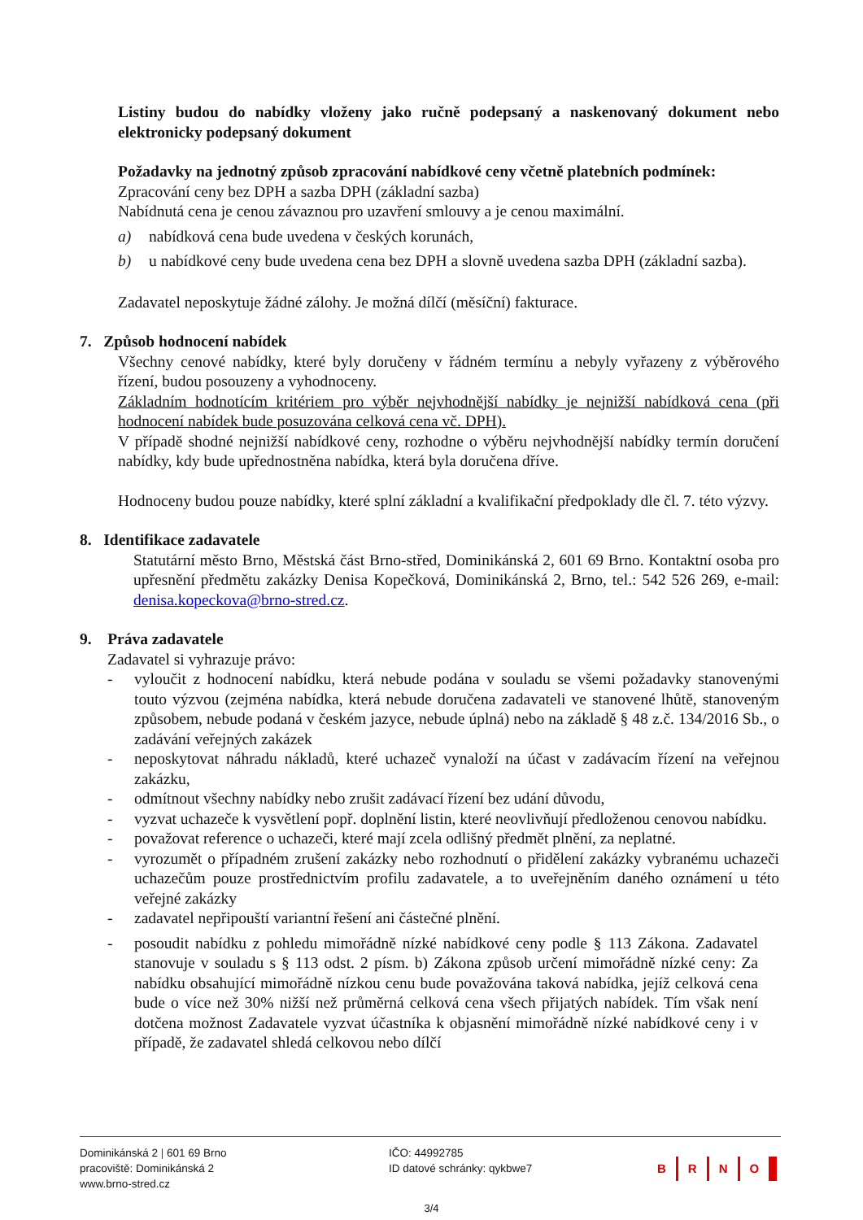Listiny budou do nabídky vloženy jako ručně podepsaný a naskenovaný dokument nebo elektronicky podepsaný dokument
Požadavky na jednotný způsob zpracování nabídkové ceny včetně platebních podmínek:
Zpracování ceny bez DPH a sazba DPH (základní sazba)
Nabídnutá cena je cenou závaznou pro uzavření smlouvy a je cenou maximální.
a) nabídková cena bude uvedena v českých korunách,
b) u nabídkové ceny bude uvedena cena bez DPH a slovně uvedena sazba DPH (základní sazba).
Zadavatel neposkytuje žádné zálohy. Je možná dílčí (měsíční) fakturace.
7. Způsob hodnocení nabídek
Všechny cenové nabídky, které byly doručeny v řádném termínu a nebyly vyřazeny z výběrového řízení, budou posouzeny a vyhodnoceny.
Základním hodnotícím kritériem pro výběr nejvhodnější nabídky je nejnižší nabídková cena (při hodnocení nabídek bude posuzována celková cena vč. DPH).
V případě shodné nejnižší nabídkové ceny, rozhodne o výběru nejvhodnější nabídky termín doručení nabídky, kdy bude upřednostněna nabídka, která byla doručena dříve.
Hodnoceny budou pouze nabídky, které splní základní a kvalifikační předpoklady dle čl. 7. této výzvy.
8. Identifikace zadavatele
Statutární město Brno, Městská část Brno-střed, Dominikánská 2, 601 69 Brno. Kontaktní osoba pro upřesnění předmětu zakázky Denisa Kopečková, Dominikánská 2, Brno, tel.: 542 526 269, e-mail: denisa.kopeckova@brno-stred.cz.
9. Práva zadavatele
Zadavatel si vyhrazuje právo:
- vyloučit z hodnocení nabídku, která nebude podána v souladu se všemi požadavky stanovenými touto výzvou (zejména nabídka, která nebude doručena zadavateli ve stanovené lhůtě, stanoveným způsobem, nebude podaná v českém jazyce, nebude úplná) nebo na základě § 48 z.č. 134/2016 Sb., o zadávání veřejných zakázek
- neposkytovat náhradu nákladů, které uchazeč vynaloží na účast v zadávacím řízení na veřejnou zakázku,
- odmítnout všechny nabídky nebo zrušit zadávací řízení bez udání důvodu,
- vyzvat uchazeče k vysvětlení popř. doplnění listin, které neovlivňují předloženou cenovou nabídku.
- považovat reference o uchazeči, které mají zcela odlišný předmět plnění, za neplatné.
- vyrozumět o případném zrušení zakázky nebo rozhodnutí o přidělení zakázky vybranému uchazeči uchazečům pouze prostřednictvím profilu zadavatele, a to uveřejněním daného oznámení u této veřejné zakázky
- zadavatel nepřipouští variantní řešení ani částečné plnění.
- posoudit nabídku z pohledu mimořádně nízké nabídkové ceny podle § 113 Zákona. Zadavatel stanovuje v souladu s § 113 odst. 2 písm. b) Zákona způsob určení mimořádně nízké ceny: Za nabídku obsahující mimořádně nízkou cenu bude považována taková nabídka, jejíž celková cena bude o více než 30% nižší než průměrná celková cena všech přijatých nabídek. Tím však není dotčena možnost Zadavatele vyzvat účastníka k objasnění mimořádně nízké nabídkové ceny i v případě, že zadavatel shledá celkovou nebo dílčí
Dominikánská 2 | 601 69 Brno
pracoviště: Dominikánská 2
www.brno-stred.cz
IČO: 44992785
ID datové schránky: qykbwe7
B R N O
3/4